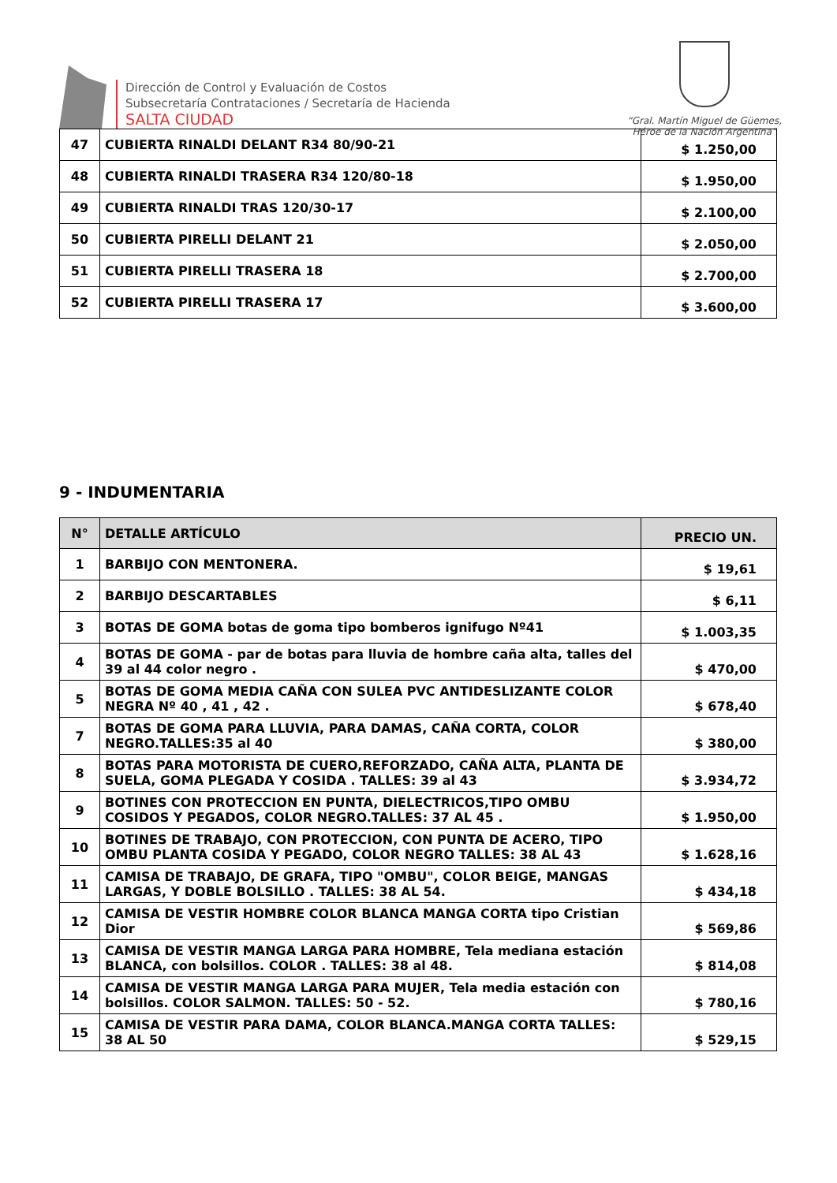Dirección de Control y Evaluación de Costos
Subsecretaría Contrataciones / Secretaría de Hacienda
SALTA CIUDAD
“Gral. Martín Miguel de Güemes,
Héroe de la Nación Argentina”
| 47 | CUBIERTA RINALDI DELANT R34 80/90-21 | $ 1.250,00 |
| 48 | CUBIERTA RINALDI TRASERA R34 120/80-18 | $ 1.950,00 |
| 49 | CUBIERTA RINALDI TRAS 120/30-17 | $ 2.100,00 |
| 50 | CUBIERTA PIRELLI DELANT 21 | $ 2.050,00 |
| 51 | CUBIERTA PIRELLI TRASERA 18 | $ 2.700,00 |
| 52 | CUBIERTA PIRELLI TRASERA 17 | $ 3.600,00 |
9 - INDUMENTARIA
| N° | DETALLE ARTÍCULO | PRECIO UN. |
| --- | --- | --- |
| 1 | BARBIJO CON MENTONERA. | $ 19,61 |
| 2 | BARBIJO DESCARTABLES | $ 6,11 |
| 3 | BOTAS DE GOMA botas de goma tipo bomberos ignifugo Nº41 | $ 1.003,35 |
| 4 | BOTAS DE GOMA - par de botas para lluvia de hombre caña alta, talles del 39 al 44 color negro . | $ 470,00 |
| 5 | BOTAS DE GOMA MEDIA CAÑA CON SULEA PVC ANTIDESLIZANTE COLOR NEGRA Nº 40 , 41 , 42 . | $ 678,40 |
| 7 | BOTAS DE GOMA PARA LLUVIA, PARA DAMAS, CAÑA CORTA, COLOR NEGRO.TALLES:35 al 40 | $ 380,00 |
| 8 | BOTAS PARA MOTORISTA DE CUERO,REFORZADO, CAÑA ALTA, PLANTA DE SUELA, GOMA PLEGADA Y COSIDA . TALLES: 39 al 43 | $ 3.934,72 |
| 9 | BOTINES CON PROTECCION EN PUNTA, DIELECTRICOS,TIPO OMBU COSIDOS Y PEGADOS, COLOR NEGRO.TALLES: 37 AL 45 . | $ 1.950,00 |
| 10 | BOTINES DE TRABAJO, CON PROTECCION, CON PUNTA DE ACERO, TIPO OMBU PLANTA COSIDA Y PEGADO, COLOR NEGRO TALLES: 38 AL 43 | $ 1.628,16 |
| 11 | CAMISA DE TRABAJO, DE GRAFA, TIPO "OMBU", COLOR BEIGE, MANGAS LARGAS, Y DOBLE BOLSILLO . TALLES: 38 AL 54. | $ 434,18 |
| 12 | CAMISA DE VESTIR HOMBRE COLOR BLANCA MANGA CORTA tipo Cristian Dior | $ 569,86 |
| 13 | CAMISA DE VESTIR MANGA LARGA PARA HOMBRE, Tela mediana estación BLANCA, con bolsillos. COLOR . TALLES: 38 al 48. | $ 814,08 |
| 14 | CAMISA DE VESTIR MANGA LARGA PARA MUJER, Tela media estación con bolsillos. COLOR SALMON. TALLES: 50 - 52. | $ 780,16 |
| 15 | CAMISA DE VESTIR PARA DAMA, COLOR BLANCA.MANGA CORTA TALLES: 38 AL 50 | $ 529,15 |